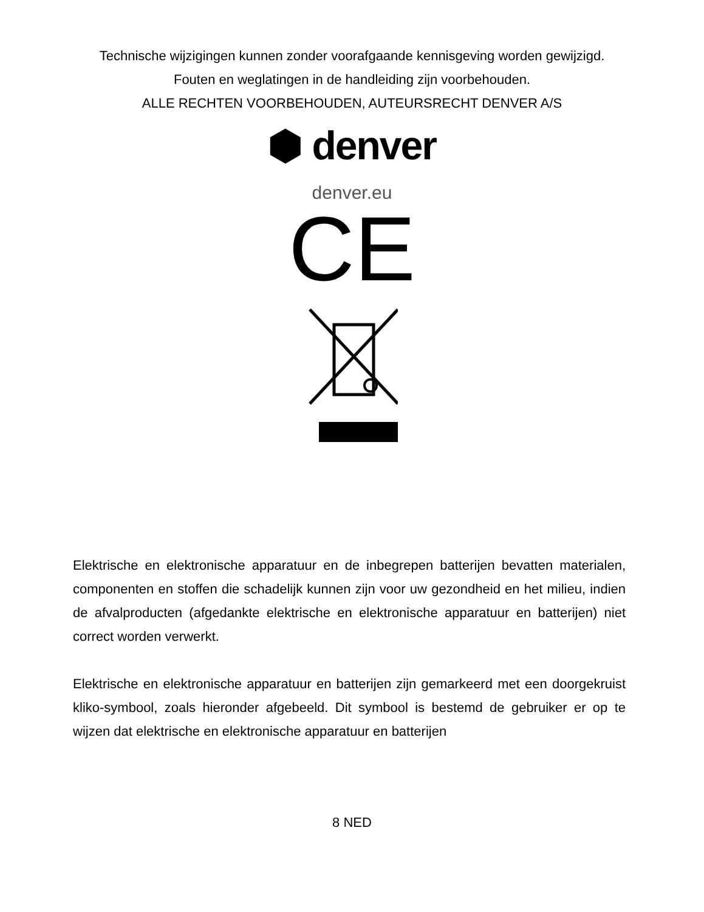Technische wijzigingen kunnen zonder voorafgaande kennisgeving worden gewijzigd.
Fouten en weglatingen in de handleiding zijn voorbehouden.
ALLE RECHTEN VOORBEHOUDEN, AUTEURSRECHT DENVER A/S
⬢ denver
denver.eu
CE
Elektrische en elektronische apparatuur en de inbegrepen batterijen bevatten materialen, componenten en stoffen die schadelijk kunnen zijn voor uw gezondheid en het milieu, indien de afvalproducten (afgedankte elektrische en elektronische apparatuur en batterijen) niet correct worden verwerkt.
Elektrische en elektronische apparatuur en batterijen zijn gemarkeerd met een doorgekruist kliko-symbool, zoals hieronder afgebeeld. Dit symbool is bestemd de gebruiker er op te wijzen dat elektrische en elektronische apparatuur en batterijen
8 NED